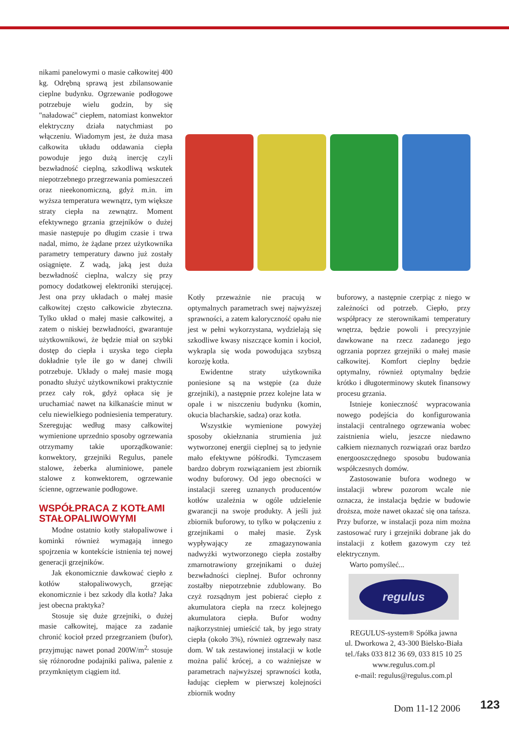nikami panelowymi o masie całkowitej 400 kg. Odrębną sprawą jest zbilansowanie cieplne budynku. Ogrzewanie podłogowe potrzebuje wielu godzin, by się "naładować" ciepłem, natomiast konwektor elektryczny działa natychmiast po włączeniu. Wiadomym jest, że duża masa całkowita układu oddawania ciepła powoduje jego dużą inercję czyli bezwładność cieplną, szkodliwą wskutek niepotrzebnego przegrzewania pomieszczeń oraz nieekonomiczną, gdyż m.in. im wyższa temperatura wewnątrz, tym większe straty ciepła na zewnątrz. Moment efektywnego grzania grzejników o dużej masie następuje po długim czasie i trwa nadal, mimo, że żądane przez użytkownika parametry temperatury dawno już zostały osiągnięte. Z wadą, jaką jest duża bezwładność cieplna, walczy się przy pomocy dodatkowej elektroniki sterującej. Jest ona przy układach o małej masie całkowitej często całkowicie zbyteczna. Tylko układ o małej masie całkowitej, a zatem o niskiej bezwładności, gwarantuje użytkownikowi, że będzie miał on szybki dostęp do ciepła i uzyska tego ciepła dokładnie tyle ile go w danej chwili potrzebuje. Układy o małej masie mogą ponadto służyć użytkownikowi praktycznie przez cały rok, gdyż opłaca się je uruchamiać nawet na kilkanaście minut w celu niewielkiego podniesienia temperatury. Szeregując według masy całkowitej wymienione uprzednio sposoby ogrzewania otrzymamy takie uporządkowanie: konwektory, grzejniki Regulus, panele stalowe, żeberka aluminiowe, panele stalowe z konwektorem, ogrzewanie ścienne, ogrzewanie podłogowe.
WSPÓŁPRACA Z KOTŁAMI STAŁOPALIWOWYMI
Modne ostatnio kotły stałopaliwowe i kominki również wymagają innego spojrzenia w kontekście istnienia tej nowej generacji grzejników.
Jak ekonomicznie dawkować ciepło z kotłów stałopaliwowych, grzejąc ekonomicznie i bez szkody dla kotła? Jaka jest obecna praktyka?
Stosuje się duże grzejniki, o dużej masie całkowitej, mające za zadanie chronić kocioł przed przegrzaniem (bufor), przyjmując nawet ponad 200W/m<sup>2,</sup> stosuje się różnorodne podajniki paliwa, palenie z przymkniętym ciągiem itd.
Kotły przeważnie nie pracują w optymalnych parametrach swej najwyższej sprawności, a zatem kaloryczność opału nie jest w pełni wykorzystana, wydzielają się szkodliwe kwasy niszczące komin i kocioł, wykrapla się woda powodująca szybszą korozję kotła.
Ewidentne straty użytkownika poniesione są na wstępie (za duże grzejniki), a następnie przez kolejne lata w opale i w niszczeniu budynku (komin, okucia blacharskie, sadza) oraz kotła.
Wszystkie wymienione powyżej sposoby okiełznania strumienia już wytworzonej energii cieplnej są to jedynie mało efektywne półśrodki. Tymczasem bardzo dobrym rozwiązaniem jest zbiornik wodny buforowy. Od jego obecności w instalacji szereg uznanych producentów kotłów uzależnia w ogóle udzielenie gwarancji na swoje produkty. A jeśli już zbiornik buforowy, to tylko w połączeniu z grzejnikami o małej masie. Zysk wypływający ze zmagazynowania nadwyżki wytworzonego ciepła zostałby zmarnotrawiony grzejnikami o dużej bezwładności cieplnej. Bufor ochronny zostałby niepotrzebnie zdublowany. Bo czyż rozsądnym jest pobierać ciepło z akumulatora ciepła na rzecz kolejnego akumulatora ciepła. Bufor wodny najkorzystniej umieścić tak, by jego straty ciepła (około 3%), również ogrzewały nasz dom. W tak zestawionej instalacji w kotle można palić krócej, a co ważniejsze w parametrach najwyższej sprawności kotła, ładując ciepłem w pierwszej kolejności zbiornik wodny
buforowy, a następnie czerpiąc z niego w zależności od potrzeb. Ciepło, przy współpracy ze sterownikami temperatury wnętrza, będzie powoli i precyzyjnie dawkowane na rzecz zadanego jego ogrzania poprzez grzejniki o małej masie całkowitej. Komfort cieplny będzie optymalny, również optymalny będzie krótko i długoterminowy skutek finansowy procesu grzania.
Istnieje konieczność wypracowania nowego podejścia do konfigurowania instalacji centralnego ogrzewania wobec zaistnienia wielu, jeszcze niedawno całkiem nieznanych rozwiązań oraz bardzo energooszczędnego sposobu budowania współczesnych domów.
Zastosowanie bufora wodnego w instalacji wbrew pozorom wcale nie oznacza, że instalacja będzie w budowie droższa, może nawet okazać się ona tańsza. Przy buforze, w instalacji poza nim można zastosować rury i grzejniki dobrane jak do instalacji z kotłem gazowym czy też elektrycznym.
Warto pomyśleć...
regulus
REGULUS-system® Spółka jawna
ul. Dworkowa 2, 43-300 Bielsko-Biała
tel./faks 033 812 36 69, 033 815 10 25
www.regulus.com.pl
e-mail: regulus@regulus.com.pl
Dom 11-12 2006 123